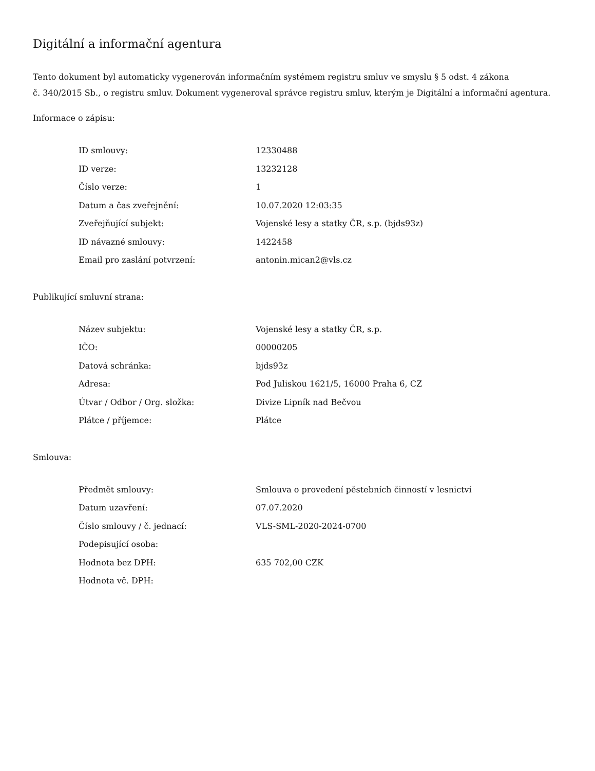Digitální a informační agentura
Tento dokument byl automaticky vygenerován informačním systémem registru smluv ve smyslu § 5 odst. 4 zákona
č. 340/2015 Sb., o registru smluv. Dokument vygeneroval správce registru smluv, kterým je Digitální a informační agentura.
Informace o zápisu:
| ID smlouvy: | 12330488 |
| ID verze: | 13232128 |
| Číslo verze: | 1 |
| Datum a čas zveřejnění: | 10.07.2020 12:03:35 |
| Zveřejňující subjekt: | Vojenské lesy a statky ČR, s.p. (bjds93z) |
| ID návazné smlouvy: | 1422458 |
| Email pro zaslání potvrzení: | antonin.mican2@vls.cz |
Publikující smluvní strana:
| Název subjektu: | Vojenské lesy a statky ČR, s.p. |
| IČO: | 00000205 |
| Datová schránka: | bjds93z |
| Adresa: | Pod Juliskou 1621/5, 16000 Praha 6, CZ |
| Útvar / Odbor / Org. složka: | Divize Lipník nad Bečvou |
| Plátce / příjemce: | Plátce |
Smlouva:
| Předmět smlouvy: | Smlouva o provedení pěstebních činností v lesnictví |
| Datum uzavření: | 07.07.2020 |
| Číslo smlouvy / č. jednací: | VLS-SML-2020-2024-0700 |
| Podepisující osoba: | |
| Hodnota bez DPH: | 635 702,00 CZK |
| Hodnota vč. DPH: | |